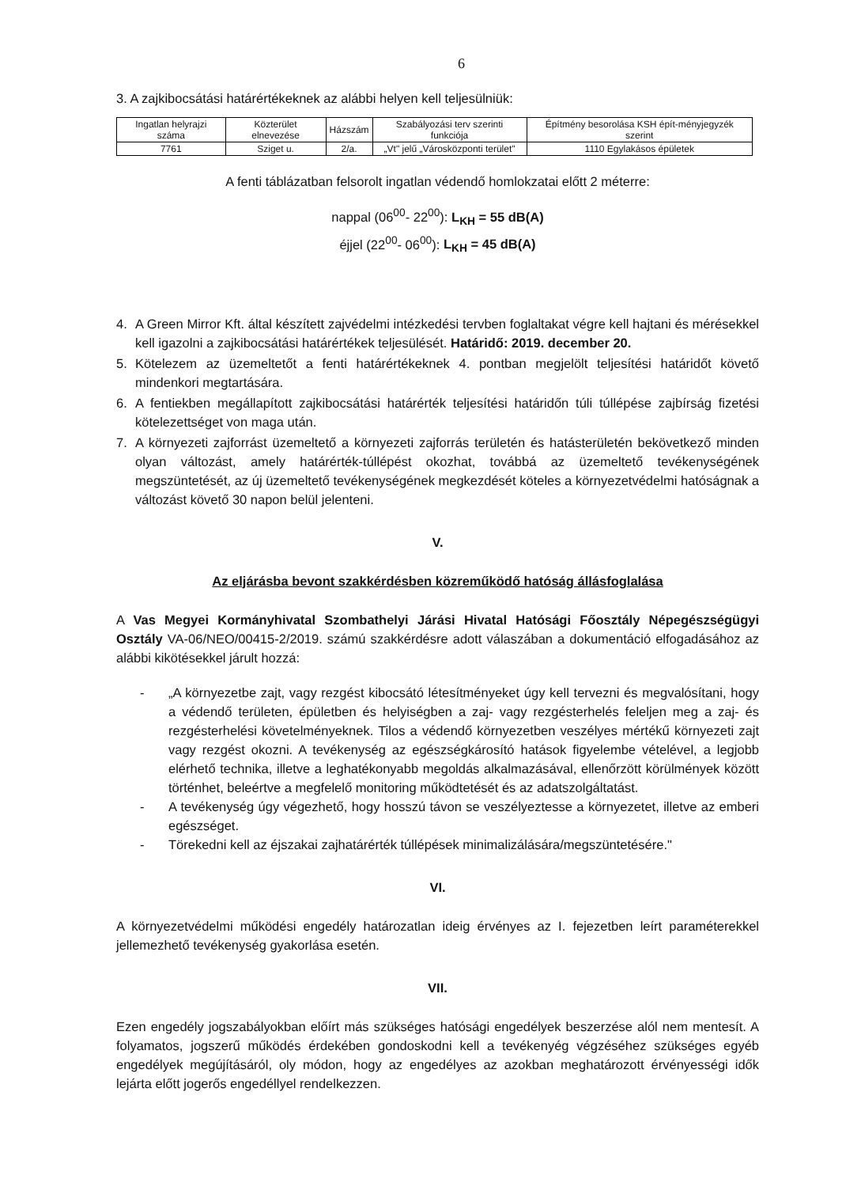6
3. A zajkibocsátási határértékeknek az alábbi helyen kell teljesülniük:
| Ingatlan helyrajzi száma | Közterület elnevezése | Házszám | Szabályozási terv szerinti funkciója | Építmény besorolása KSH épít-ményjegyzék szerint |
| --- | --- | --- | --- | --- |
| 7761 | Sziget u. | 2/a. | „Vt" jelű „Városközponti terület" | 1110 Egylakásos épületek |
A fenti táblázatban felsorolt ingatlan védendő homlokzatai előtt 2 méterre:
nappal (06<sup>00</sup>- 22<sup>00</sup>): L<sub>KH</sub> = 55 dB(A)
éjjel (22<sup>00</sup>- 06<sup>00</sup>): L<sub>KH</sub> = 45 dB(A)
4. A Green Mirror Kft. által készített zajvédelmi intézkedési tervben foglaltakat végre kell hajtani és mérésekkel kell igazolni a zajkibocsátási határértékek teljesülését. Határidő: 2019. december 20.
5. Kötelezem az üzemeltetőt a fenti határértékeknek 4. pontban megjelölt teljesítési határidőt követő mindenkori megtartására.
6. A fentiekben megállapított zajkibocsátási határérték teljesítési határidőn túli túllépése zajbírság fizetési kötelezettséget von maga után.
7. A környezeti zajforrást üzemeltető a környezeti zajforrás területén és hatásterületén bekövetkező minden olyan változást, amely határérték-túllépést okozhat, továbbá az üzemeltető tevékenységének megszüntetését, az új üzemeltető tevékenységének megkezdését köteles a környezetvédelmi hatóságnak a változást követő 30 napon belül jelenteni.
V.
Az eljárásba bevont szakkérdésben közreműködő hatóság állásfoglalása
A Vas Megyei Kormányhivatal Szombathelyi Járási Hivatal Hatósági Főosztály Népegészségügyi Osztály VA-06/NEO/00415-2/2019. számú szakkérdésre adott válaszában a dokumentáció elfogadásához az alábbi kikötésekkel járult hozzá:
- „A környezetbe zajt, vagy rezgést kibocsátó létesítményeket úgy kell tervezni és megvalósítani, hogy a védendő területen, épületben és helyiségben a zaj- vagy rezgésterhelés feleljen meg a zaj- és rezgésterhelési követelményeknek. Tilos a védendő környezetben veszélyes mértékű környezeti zajt vagy rezgést okozni. A tevékenység az egészségkárosító hatások figyelembe vételével, a legjobb elérhető technika, illetve a leghatékonyabb megoldás alkalmazásával, ellenőrzött körülmények között történhet, beleértve a megfelelő monitoring működtetését és az adatszolgáltatást.
- A tevékenység úgy végezhető, hogy hosszú távon se veszélyeztesse a környezetet, illetve az emberi egészséget.
- Törekedni kell az éjszakai zajhatárérték túllépések minimalizálására/megszüntetésére."
VI.
A környezetvédelmi működési engedély határozatlan ideig érvényes az I. fejezetben leírt paraméterekkel jellemezhető tevékenység gyakorlása esetén.
VII.
Ezen engedély jogszabályokban előírt más szükséges hatósági engedélyek beszerzése alól nem mentesít. A folyamatos, jogszerű működés érdekében gondoskodni kell a tevékenyég végzéséhez szükséges egyéb engedélyek megújításáról, oly módon, hogy az engedélyes az azokban meghatározott érvényességi idők lejárta előtt jogerős engedéllyel rendelkezzen.